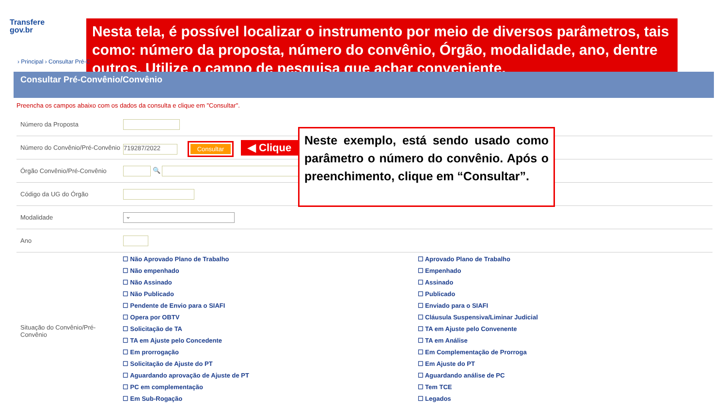Transfere
gov.br
Nesta tela, é possível localizar o instrumento por meio de diversos parâmetros, tais como: número da proposta, número do convênio, Órgão, modalidade, ano, dentre outros. Utilize o campo de pesquisa que achar conveniente.
› Principal › Consultar Pré-C
Consultar Pré-Convênio/Convênio
Preencha os campos abaixo com os dados da consulta e clique em "Consultar".
| Número da Proposta | |
| Número do Convênio/Pré-Convênio | 719287/2022 Consultar ◀ Clique |
| Órgão Convênio/Pré-Convênio | 🔍 |
| Código da UG do Órgão | |
| Modalidade | ⌄ |
| Ano | |
| Situação do Convênio/Pré-Convênio | ☐ Não Aprovado Plano de Trabalho ☐ Aprovado Plano de Trabalho ☐ Não empenhado ☐ Empenhado ☐ Não Assinado ☐ Assinado ☐ Não Publicado ☐ Publicado ☐ Pendente de Envio para o SIAFI ☐ Enviado para o SIAFI ☐ Opera por OBTV ☐ Cláusula Suspensiva/Liminar Judicial ☐ Solicitação de TA ☐ TA em Ajuste pelo Convenente ☐ TA em Ajuste pelo Concedente ☐ TA em Análise ☐ Em prorrogação ☐ Em Complementação de Prorroga ☐ Solicitação de Ajuste do PT ☐ Em Ajuste do PT ☐ Aguardando aprovação de Ajuste de PT ☐ Aguardando análise de PC ☐ PC em complementação ☐ Tem TCE ☐ Em Sub-Rogação ☐ Legados |
Neste exemplo, está sendo usado como parâmetro o número do convênio. Após o preenchimento, clique em “Consultar”.